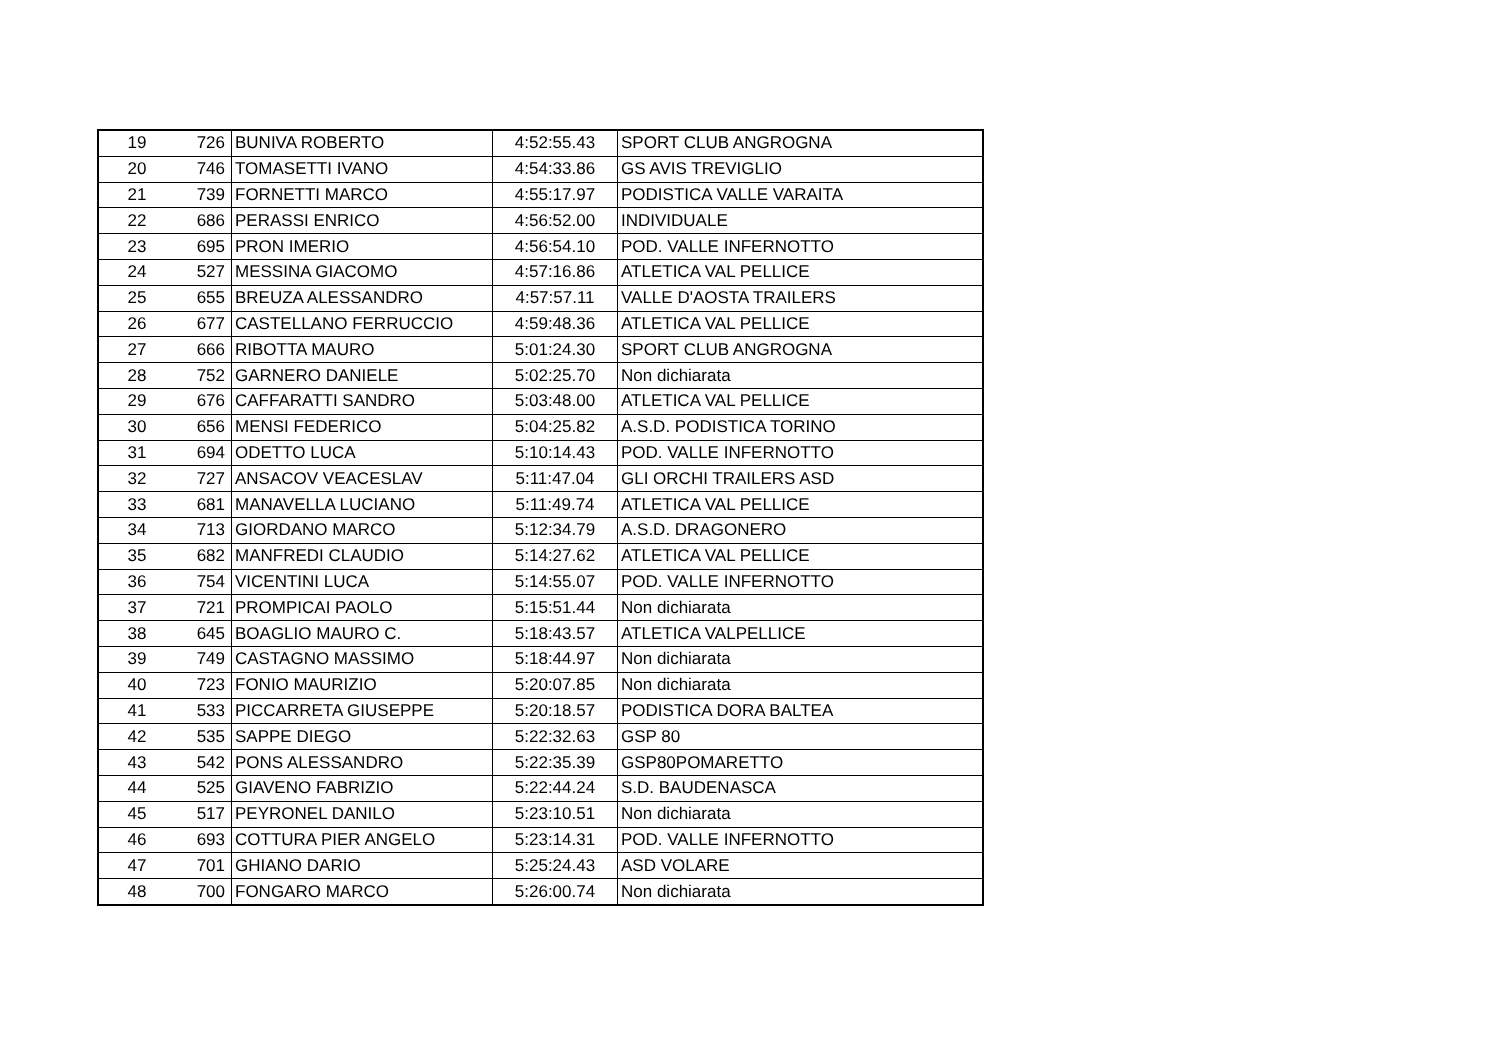| 19 | 726 | BUNIVA ROBERTO | 4:52:55.43 | SPORT CLUB ANGROGNA |
| 20 | 746 | TOMASETTI IVANO | 4:54:33.86 | GS AVIS TREVIGLIO |
| 21 | 739 | FORNETTI MARCO | 4:55:17.97 | PODISTICA VALLE VARAITA |
| 22 | 686 | PERASSI ENRICO | 4:56:52.00 | INDIVIDUALE |
| 23 | 695 | PRON IMERIO | 4:56:54.10 | POD. VALLE INFERNOTTO |
| 24 | 527 | MESSINA GIACOMO | 4:57:16.86 | ATLETICA VAL PELLICE |
| 25 | 655 | BREUZA ALESSANDRO | 4:57:57.11 | VALLE D'AOSTA TRAILERS |
| 26 | 677 | CASTELLANO FERRUCCIO | 4:59:48.36 | ATLETICA VAL PELLICE |
| 27 | 666 | RIBOTTA MAURO | 5:01:24.30 | SPORT CLUB ANGROGNA |
| 28 | 752 | GARNERO DANIELE | 5:02:25.70 | Non dichiarata |
| 29 | 676 | CAFFARATTI SANDRO | 5:03:48.00 | ATLETICA VAL PELLICE |
| 30 | 656 | MENSI FEDERICO | 5:04:25.82 | A.S.D. PODISTICA TORINO |
| 31 | 694 | ODETTO LUCA | 5:10:14.43 | POD. VALLE INFERNOTTO |
| 32 | 727 | ANSACOV VEACESLAV | 5:11:47.04 | GLI ORCHI TRAILERS ASD |
| 33 | 681 | MANAVELLA LUCIANO | 5:11:49.74 | ATLETICA VAL PELLICE |
| 34 | 713 | GIORDANO MARCO | 5:12:34.79 | A.S.D. DRAGONERO |
| 35 | 682 | MANFREDI CLAUDIO | 5:14:27.62 | ATLETICA VAL PELLICE |
| 36 | 754 | VICENTINI LUCA | 5:14:55.07 | POD. VALLE INFERNOTTO |
| 37 | 721 | PROMPICAI PAOLO | 5:15:51.44 | Non dichiarata |
| 38 | 645 | BOAGLIO MAURO C. | 5:18:43.57 | ATLETICA VALPELLICE |
| 39 | 749 | CASTAGNO MASSIMO | 5:18:44.97 | Non dichiarata |
| 40 | 723 | FONIO MAURIZIO | 5:20:07.85 | Non dichiarata |
| 41 | 533 | PICCARRETA GIUSEPPE | 5:20:18.57 | PODISTICA DORA BALTEA |
| 42 | 535 | SAPPE DIEGO | 5:22:32.63 | GSP 80 |
| 43 | 542 | PONS ALESSANDRO | 5:22:35.39 | GSP80POMARETTO |
| 44 | 525 | GIAVENO FABRIZIO | 5:22:44.24 | S.D. BAUDENASCA |
| 45 | 517 | PEYRONEL DANILO | 5:23:10.51 | Non dichiarata |
| 46 | 693 | COTTURA PIER ANGELO | 5:23:14.31 | POD. VALLE INFERNOTTO |
| 47 | 701 | GHIANO DARIO | 5:25:24.43 | ASD VOLARE |
| 48 | 700 | FONGARO MARCO | 5:26:00.74 | Non dichiarata |